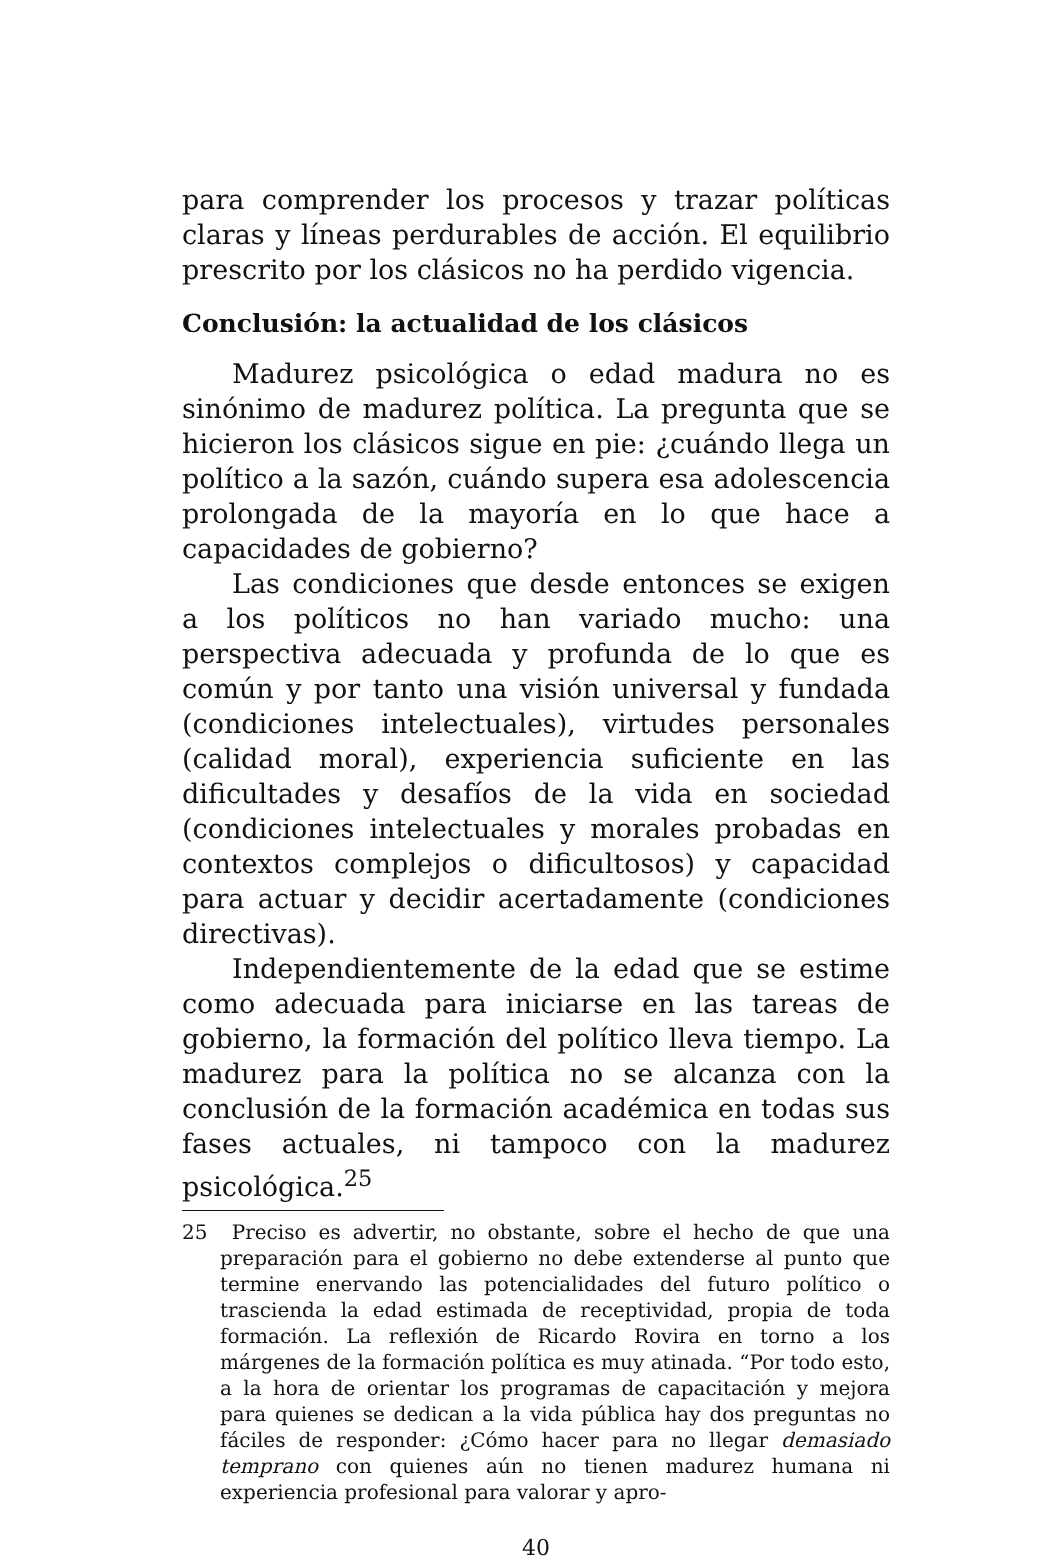para comprender los procesos y trazar políticas claras y líneas perdurables de acción. El equilibrio prescrito por los clásicos no ha perdido vigencia.
Conclusión: la actualidad de los clásicos
Madurez psicológica o edad madura no es sinónimo de madurez política. La pregunta que se hicieron los clásicos sigue en pie: ¿cuándo llega un político a la sazón, cuándo supera esa adolescencia prolongada de la mayoría en lo que hace a capacidades de gobierno?
Las condiciones que desde entonces se exigen a los políticos no han variado mucho: una perspectiva adecuada y profunda de lo que es común y por tanto una visión universal y fundada (condiciones intelectuales), virtudes personales (calidad moral), experiencia suficiente en las dificultades y desafíos de la vida en sociedad (condiciones intelectuales y morales probadas en contextos complejos o dificultosos) y capacidad para actuar y decidir acertadamente (condiciones directivas).
Independientemente de la edad que se estime como adecuada para iniciarse en las tareas de gobierno, la formación del político lleva tiempo. La madurez para la política no se alcanza con la conclusión de la formación académica en todas sus fases actuales, ni tampoco con la madurez psicológica.<sup>25</sup>
25 Preciso es advertir, no obstante, sobre el hecho de que una preparación para el gobierno no debe extenderse al punto que termine enervando las potencialidades del futuro político o trascienda la edad estimada de receptividad, propia de toda formación. La reflexión de Ricardo Rovira en torno a los márgenes de la formación política es muy atinada. “Por todo esto, a la hora de orientar los programas de capacitación y mejora para quienes se dedican a la vida pública hay dos preguntas no fáciles de responder: ¿Cómo hacer para no llegar demasiado temprano con quienes aún no tienen madurez humana ni experiencia profesional para valorar y apro-
40